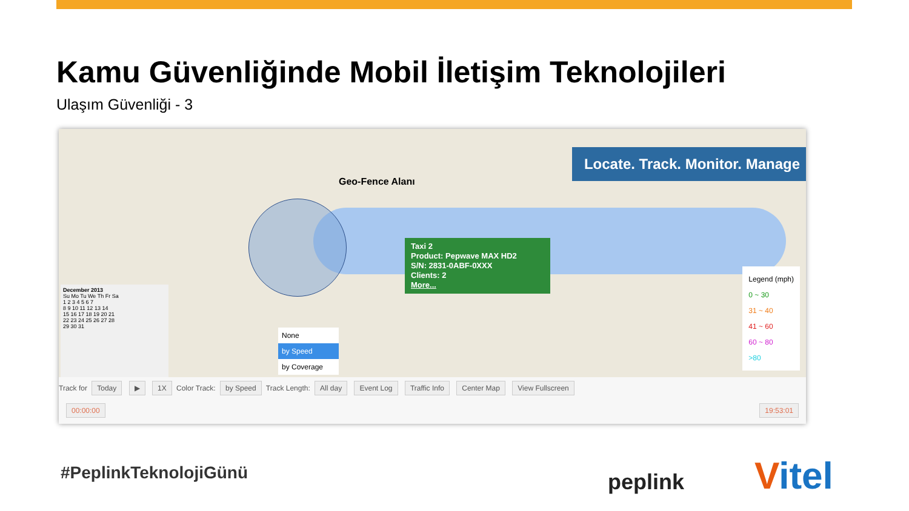Kamu Güvenliğinde Mobil İletişim Teknolojileri
Ulaşım Güvenliği - 3
Locate. Track. Monitor. Manage
Geo-Fence Alanı
Taxi 2
Product: Pepwave MAX HD2
S/N: 2831-0ABF-0XXX
Clients: 2
More...
Legend (mph)
0 ~ 30
31 ~ 40
41 ~ 60
60 ~ 80
>80
December 2013
Su Mo Tu We Th Fr Sa
1 2 3 4 5 6 7
8 9 10 11 12 13 14
15 16 17 18 19 20 21
22 23 24 25 26 27 28
29 30 31
None
by Speed
by Coverage
Track for Today ▶ 1X Color Track: by Speed Track Length: All day Event Log Traffic Info Center Map View Fullscreen
00:00:00 19:53:01
#PeplinkTeknolojiGünü peplink Vitel